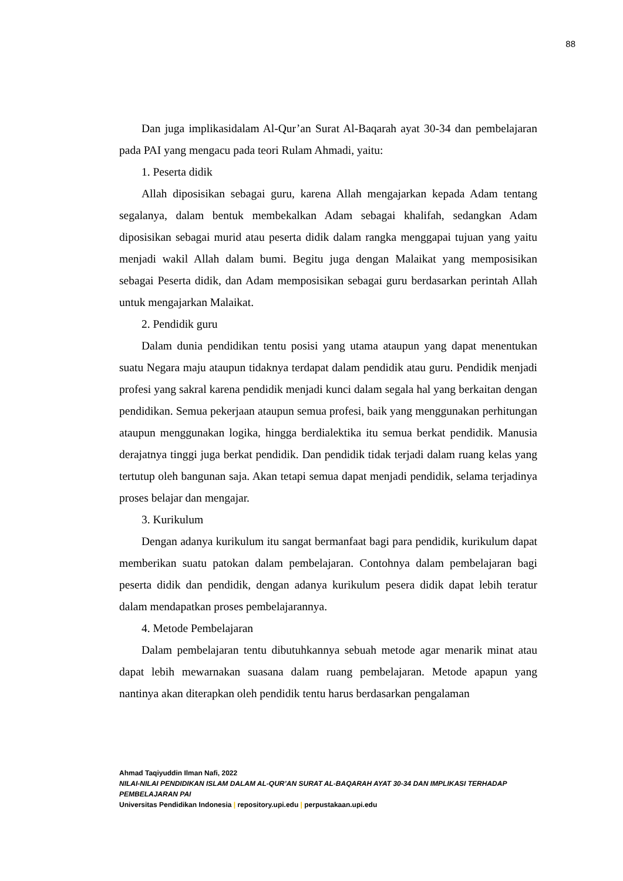88
Dan juga implikasidalam Al-Qur’an Surat Al-Baqarah ayat 30-34 dan pembelajaran pada PAI yang mengacu pada teori Rulam Ahmadi, yaitu:
1. Peserta didik
Allah diposisikan sebagai guru, karena Allah mengajarkan kepada Adam tentang segalanya, dalam bentuk membekalkan Adam sebagai khalifah, sedangkan Adam diposisikan sebagai murid atau peserta didik dalam rangka menggapai tujuan yang yaitu menjadi wakil Allah dalam bumi. Begitu juga dengan Malaikat yang memposisikan sebagai Peserta didik, dan Adam memposisikan sebagai guru berdasarkan perintah Allah untuk mengajarkan Malaikat.
2. Pendidik guru
Dalam dunia pendidikan tentu posisi yang utama ataupun yang dapat menentukan suatu Negara maju ataupun tidaknya terdapat dalam pendidik atau guru. Pendidik menjadi profesi yang sakral karena pendidik menjadi kunci dalam segala hal yang berkaitan dengan pendidikan. Semua pekerjaan ataupun semua profesi, baik yang menggunakan perhitungan ataupun menggunakan logika, hingga berdialektika itu semua berkat pendidik. Manusia derajatnya tinggi juga berkat pendidik. Dan pendidik tidak terjadi dalam ruang kelas yang tertutup oleh bangunan saja. Akan tetapi semua dapat menjadi pendidik, selama terjadinya proses belajar dan mengajar.
3. Kurikulum
Dengan adanya kurikulum itu sangat bermanfaat bagi para pendidik, kurikulum dapat memberikan suatu patokan dalam pembelajaran. Contohnya dalam pembelajaran bagi peserta didik dan pendidik, dengan adanya kurikulum pesera didik dapat lebih teratur dalam mendapatkan proses pembelajarannya.
4. Metode Pembelajaran
Dalam pembelajaran tentu dibutuhkannya sebuah metode agar menarik minat atau dapat lebih mewarnakan suasana dalam ruang pembelajaran. Metode apapun yang nantinya akan diterapkan oleh pendidik tentu harus berdasarkan pengalaman
Ahmad Taqiyuddin Ilman Nafi, 2022
NILAI-NILAI PENDIDIKAN ISLAM DALAM AL-QUR’AN SURAT AL-BAQARAH AYAT 30-34 DAN IMPLIKASI TERHADAP PEMBELAJARAN PAI
Universitas Pendidikan Indonesia | repository.upi.edu | perpustakaan.upi.edu